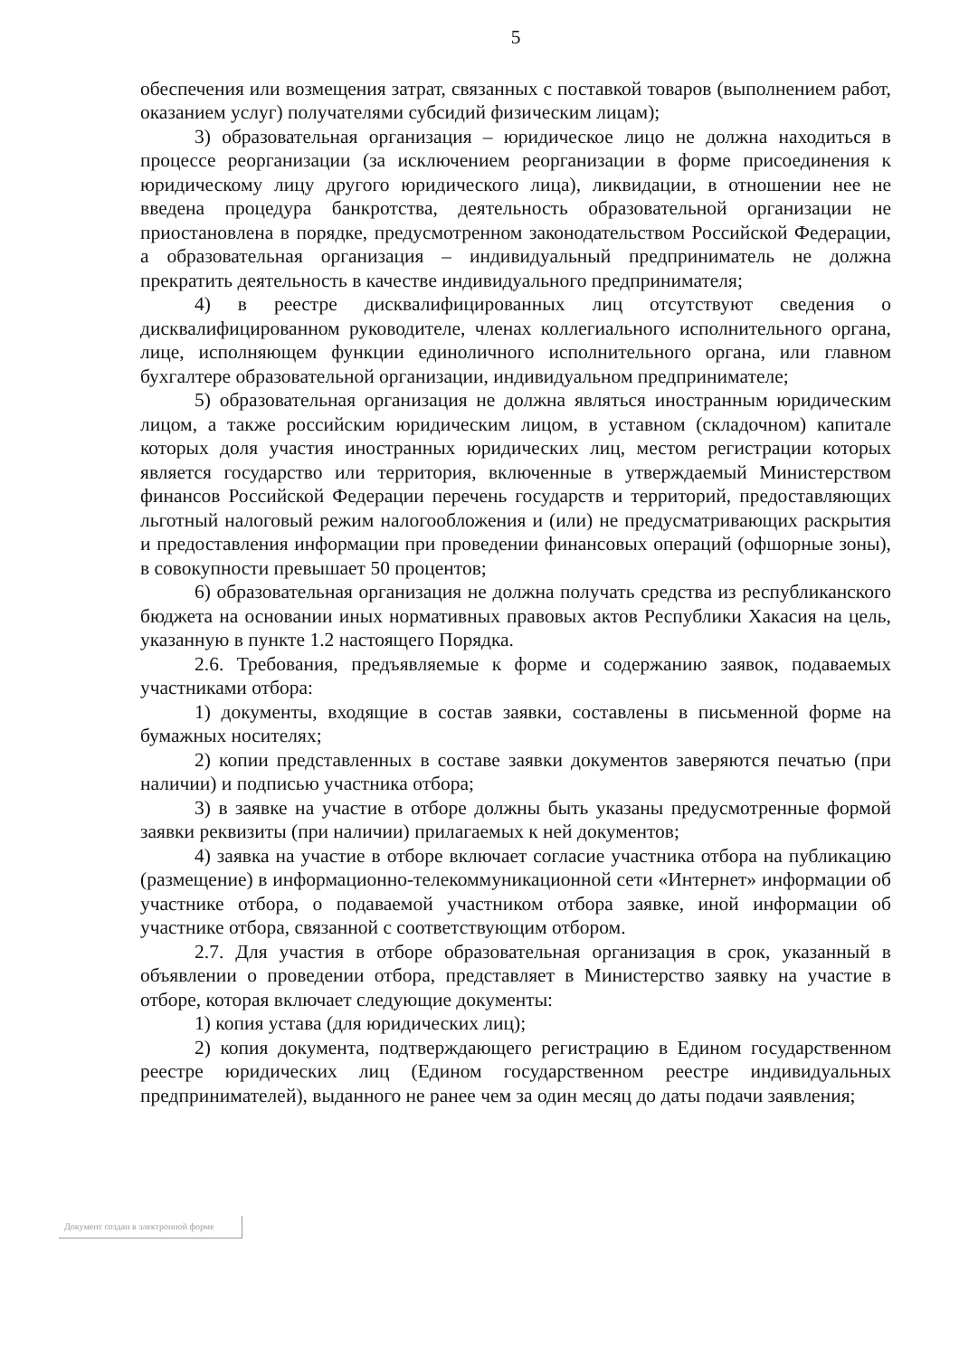5
обеспечения или возмещения затрат, связанных с поставкой товаров (выполнением работ, оказанием услуг) получателями субсидий физическим лицам);
3) образовательная организация – юридическое лицо не должна находиться в процессе реорганизации (за исключением реорганизации в форме присоединения к юридическому лицу другого юридического лица), ликвидации, в отношении нее не введена процедура банкротства, деятельность образовательной организации не приостановлена в порядке, предусмотренном законодательством Российской Федерации, а образовательная организация – индивидуальный предприниматель не должна прекратить деятельность в качестве индивидуального предпринимателя;
4) в реестре дисквалифицированных лиц отсутствуют сведения о дисквалифицированном руководителе, членах коллегиального исполнительного органа, лице, исполняющем функции единоличного исполнительного органа, или главном бухгалтере образовательной организации, индивидуальном предпринимателе;
5) образовательная организация не должна являться иностранным юридическим лицом, а также российским юридическим лицом, в уставном (складочном) капитале которых доля участия иностранных юридических лиц, местом регистрации которых является государство или территория, включенные в утверждаемый Министерством финансов Российской Федерации перечень государств и территорий, предоставляющих льготный налоговый режим налогообложения и (или) не предусматривающих раскрытия и предоставления информации при проведении финансовых операций (офшорные зоны), в совокупности превышает 50 процентов;
6) образовательная организация не должна получать средства из республиканского бюджета на основании иных нормативных правовых актов Республики Хакасия на цель, указанную в пункте 1.2 настоящего Порядка.
2.6. Требования, предъявляемые к форме и содержанию заявок, подаваемых участниками отбора:
1) документы, входящие в состав заявки, составлены в письменной форме на бумажных носителях;
2) копии представленных в составе заявки документов заверяются печатью (при наличии) и подписью участника отбора;
3) в заявке на участие в отборе должны быть указаны предусмотренные формой заявки реквизиты (при наличии) прилагаемых к ней документов;
4) заявка на участие в отборе включает согласие участника отбора на публикацию (размещение) в информационно-телекоммуникационной сети «Интернет» информации об участнике отбора, о подаваемой участником отбора заявке, иной информации об участнике отбора, связанной с соответствующим отбором.
2.7. Для участия в отборе образовательная организация в срок, указанный в объявлении о проведении отбора, представляет в Министерство заявку на участие в отборе, которая включает следующие документы:
1) копия устава (для юридических лиц);
2) копия документа, подтверждающего регистрацию в Едином государственном реестре юридических лиц (Едином государственном реестре индивидуальных предпринимателей), выданного не ранее чем за один месяц до даты подачи заявления;
Документ создан в электронной форме